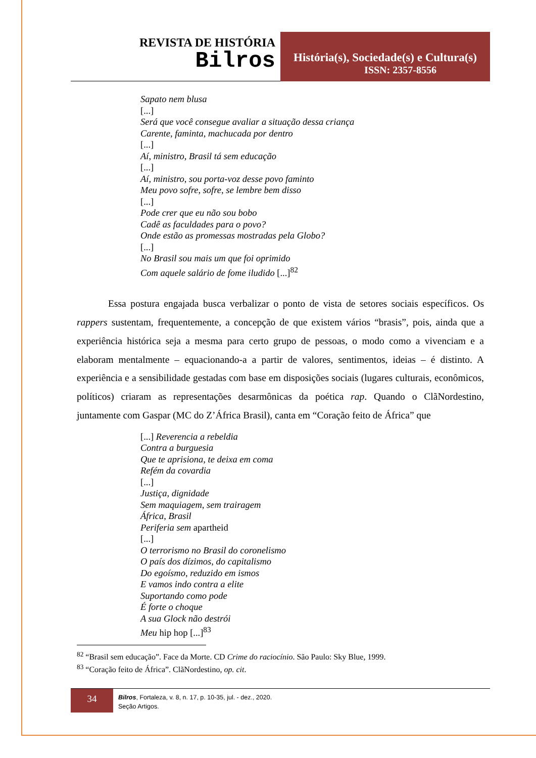REVISTA DE HISTÓRIA
Bilros
História(s), Sociedade(s) e Cultura(s)
ISSN: 2357-8556
Sapato nem blusa
[...]
Será que você consegue avaliar a situação dessa criança
Carente, faminta, machucada por dentro
[...]
Aí, ministro, Brasil tá sem educação
[...]
Aí, ministro, sou porta-voz desse povo faminto
Meu povo sofre, sofre, se lembre bem disso
[...]
Pode crer que eu não sou bobo
Cadê as faculdades para o povo?
Onde estão as promessas mostradas pela Globo?
[...]
No Brasil sou mais um que foi oprimido
Com aquele salário de fome iludido [...]<sup>82</sup>
Essa postura engajada busca verbalizar o ponto de vista de setores sociais específicos. Os rappers sustentam, frequentemente, a concepção de que existem vários “brasis”, pois, ainda que a experiência histórica seja a mesma para certo grupo de pessoas, o modo como a vivenciam e a elaboram mentalmente – equacionando-a a partir de valores, sentimentos, ideias – é distinto. A experiência e a sensibilidade gestadas com base em disposições sociais (lugares culturais, econômicos, políticos) criaram as representações desarmônicas da poética rap. Quando o ClãNordestino, juntamente com Gaspar (MC do Z’África Brasil), canta em “Coração feito de África” que
[...] Reverencia a rebeldia
Contra a burguesia
Que te aprisiona, te deixa em coma
Refém da covardia
[...]
Justiça, dignidade
Sem maquiagem, sem trairagem
África, Brasil
Periferia sem apartheid
[...]
O terrorismo no Brasil do coronelismo
O país dos dízimos, do capitalismo
Do egoísmo, reduzido em ismos
E vamos indo contra a elite
Suportando como pode
É forte o choque
A sua Glock não destrói
Meu hip hop [...]<sup>83</sup>
<sup>82</sup> “Brasil sem educação”. Face da Morte. CD Crime do raciocínio. São Paulo: Sky Blue, 1999.
<sup>83</sup> “Coração feito de África”. ClãNordestino, op. cit.
34
Bilros, Fortaleza, v. 8, n. 17, p. 10-35, jul. - dez., 2020.
Seção Artigos.